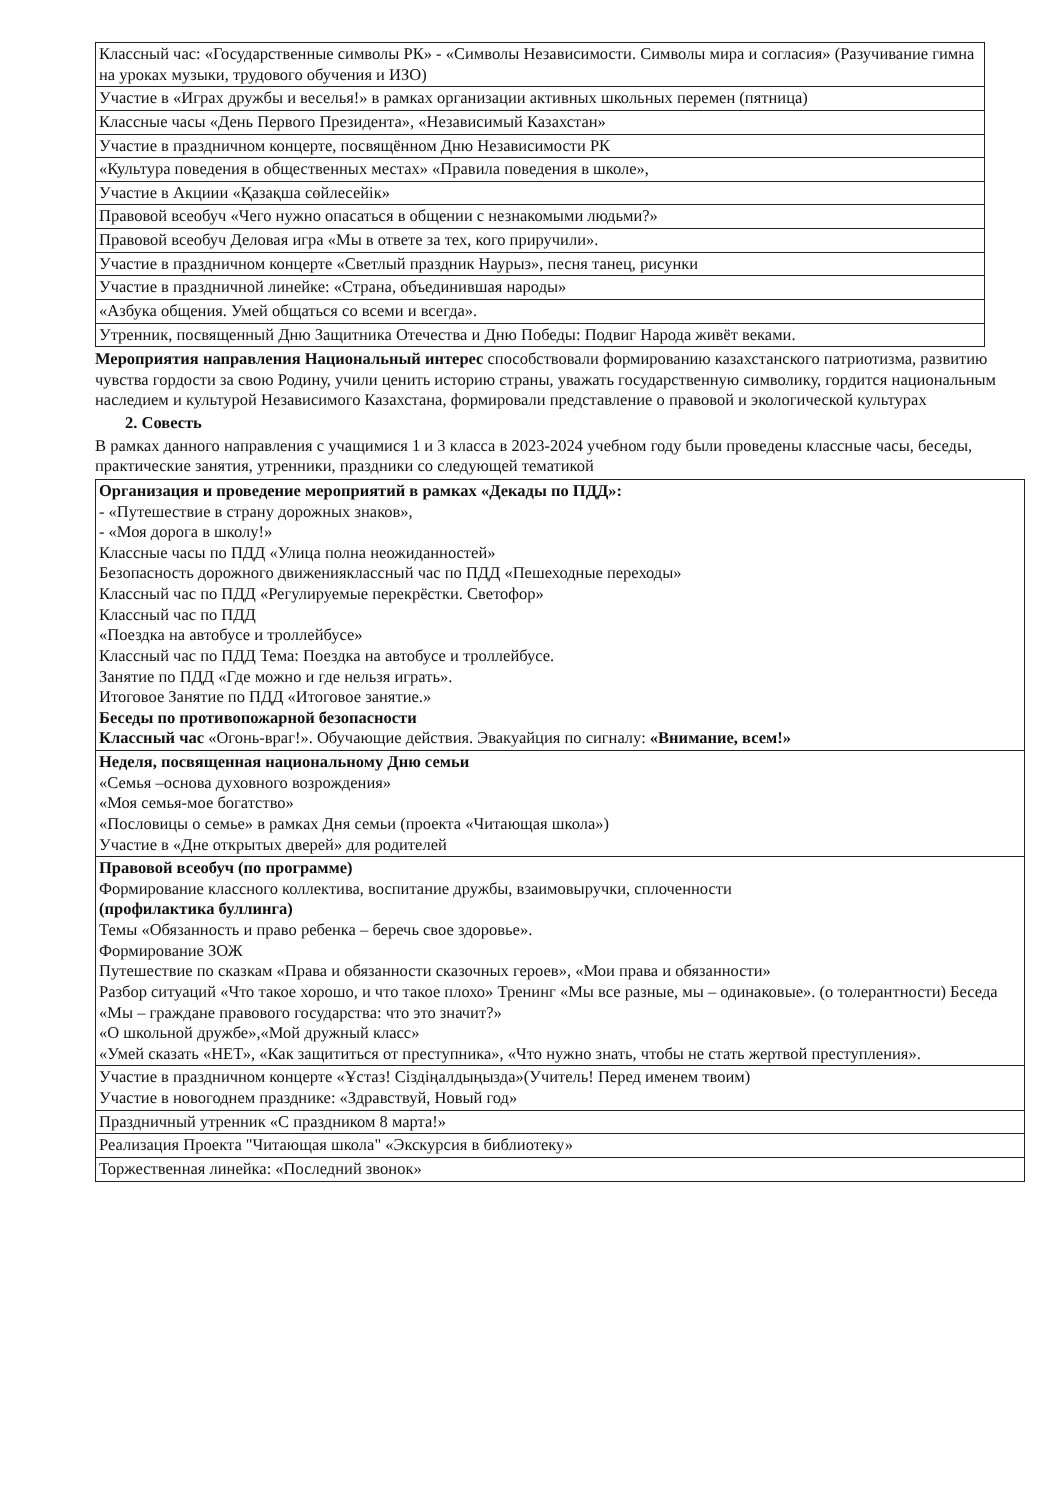| Классный час: «Государственные символы РК» - «Символы Независимости. Символы мира и согласия» (Разучивание гимна на уроках музыки, трудового обучения и ИЗО) |
| Участие в «Играх дружбы и веселья!» в рамках организации активных школьных перемен (пятница) |
| Классные часы «День Первого Президента», «Независимый Казахстан» |
| Участие в праздничном концерте, посвящённом Дню Независимости РК |
| «Культура поведения в общественных местах» «Правила поведения в школе», |
| Участие в Акциии «Қазақша сөйлесейік» |
| Правовой всеобуч «Чего нужно опасаться в общении с незнакомыми людьми?» |
| Правовой всеобуч Деловая игра «Мы в ответе за тех, кого приручили». |
| Участие в праздничном концерте «Светлый праздник Наурыз», песня танец, рисунки |
| Участие в праздничной линейке: «Страна, объединившая народы» |
| «Азбука общения. Умей общаться со всеми и всегда». |
| Утренник, посвященный Дню Защитника Отечества и Дню Победы: Подвиг Народа живёт веками. |
Мероприятия направления Национальный интерес способствовали формированию казахстанского патриотизма, развитию чувства гордости за свою Родину, учили ценить историю страны, уважать государственную символику, гордится национальным наследием и культурой Независимого Казахстана, формировали представление о правовой и экологической культурах
2. Совесть
В рамках данного направления с учащимися 1 и 3 класса в 2023-2024 учебном году были проведены классные часы, беседы, практические занятия, утренники, праздники со следующей тематикой
| Организация и проведение мероприятий в рамках «Декады по ПДД»: - «Путешествие в страну дорожных знаков», - «Моя дорога в школу!» Классные часы по ПДД «Улица полна неожиданностей» Безопасность дорожного движенияклассный час по ПДД «Пешеходные переходы» Классный час по ПДД «Регулируемые перекрёстки. Светофор» Классный час по ПДД «Поездка на автобусе и троллейбусе» Классный час по ПДД Тема: Поездка на автобусе и троллейбусе. Занятие по ПДД «Где можно и где нельзя играть». Итоговое Занятие по ПДД «Итоговое занятие.» Беседы по противопожарной безопасности Классный час «Огонь-враг!». Обучающие действия. Эвакуайция по сигналу: «Внимание, всем!» |
| Неделя, посвященная национальному Дню семьи «Семья –основа духовного возрождения» «Моя семья-мое богатство» «Пословицы о семье» в рамках Дня семьи (проекта «Читающая школа») Участие в «Дне открытых дверей» для родителей |
| Правовой всеобуч (по программе) Формирование классного коллектива, воспитание дружбы, взаимовыручки, сплоченности (профилактика буллинга) Темы «Обязанность и право ребенка – беречь свое здоровье». Формирование ЗОЖ Путешествие по сказкам «Права и обязанности сказочных героев», «Мои права и обязанности» Разбор ситуаций «Что такое хорошо, и что такое плохо» Тренинг «Мы все разные, мы – одинаковые». (о толерантности) Беседа «Мы – граждане правового государства: что это значит?» «О школьной дружбе»,«Мой дружный класс» «Умей сказать «НЕТ», «Как защититься от преступника», «Что нужно знать, чтобы не стать жертвой преступления». |
| Участие в праздничном концерте «Ұстаз! Сіздіңалдыңызда»(Учитель! Перед именем твоим) Участие в новогоднем празднике: «Здравствуй, Новый год» |
| Праздничный утренник «С праздником 8 марта!» |
| Реализация Проекта "Читающая школа" «Экскурсия в библиотеку» |
| Торжественная линейка: «Последний звонок» |